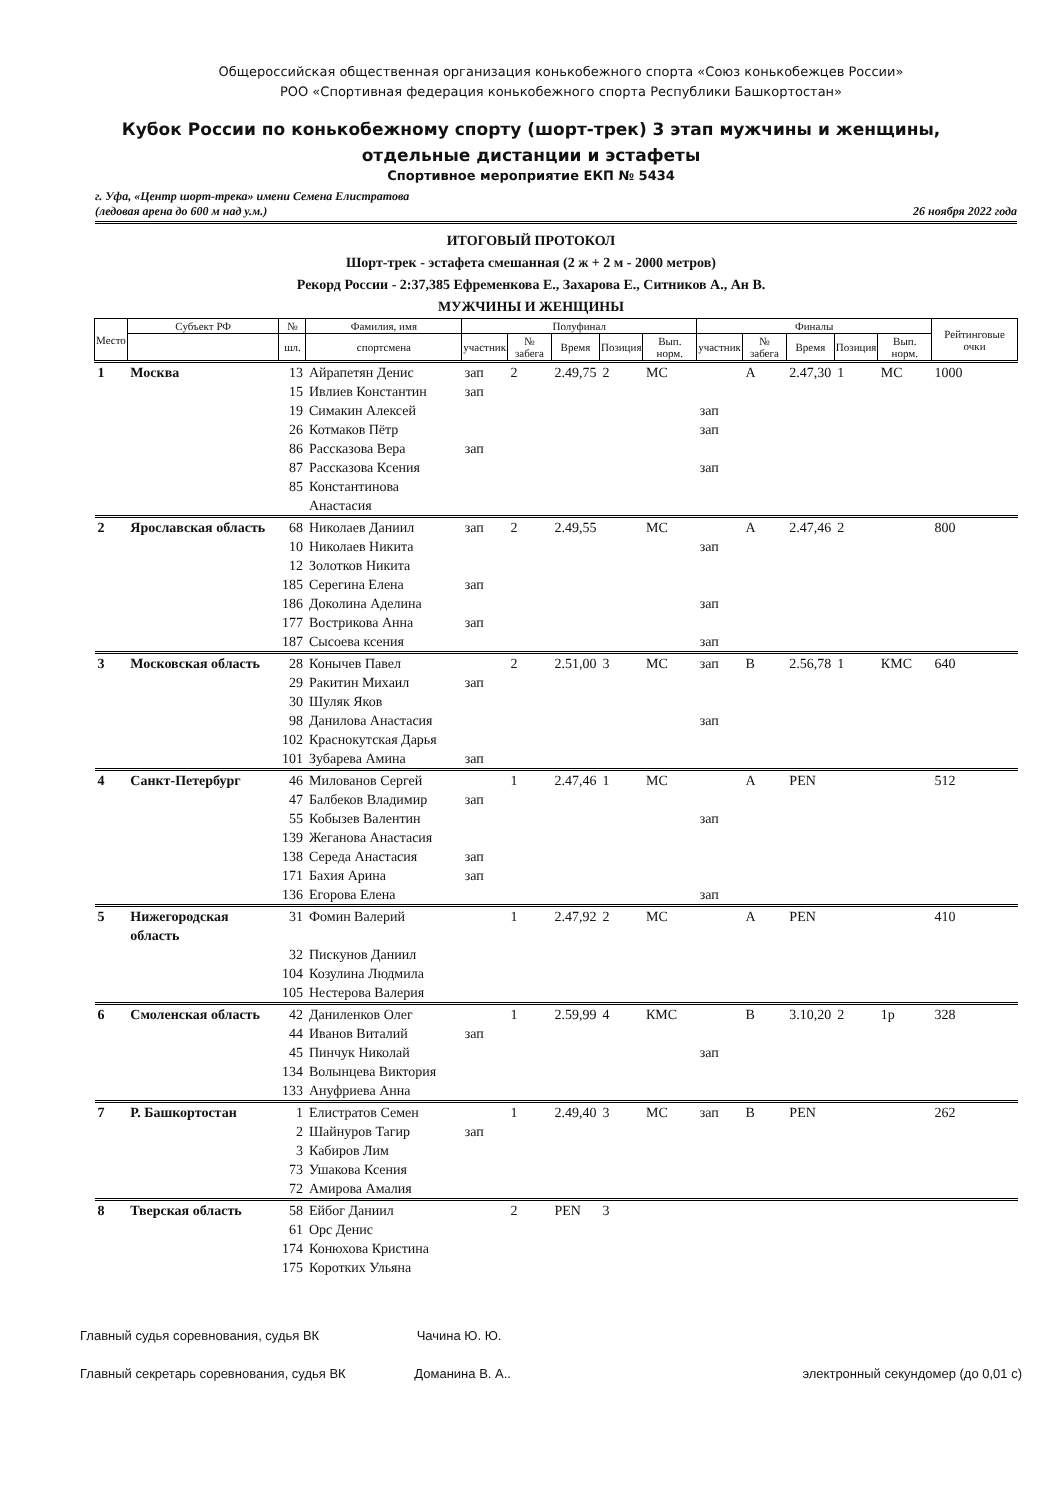Общероссийская общественная организация конькобежного спорта «Союз конькобежцев России»
РОО «Спортивная федерация конькобежного спорта Республики Башкортостан»
Кубок России по конькобежному спорту (шорт-трек) 3 этап мужчины и женщины,
отдельные дистанции и эстафеты
Спортивное мероприятие ЕКП № 5434
г. Уфа, «Центр шорт-трека» имени Семена Елистратова
(ледовая арена до 600 м над у.м.)
26 ноября 2022 года
ИТОГОВЫЙ ПРОТОКОЛ
Шорт-трек - эстафета смешанная (2 ж + 2 м - 2000 метров)
Рекорд России - 2:37,385 Ефременкова Е., Захарова Е., Ситников А., Ан В.
МУЖЧИНЫ И ЖЕНЩИНЫ
| Место | Субъект РФ | № | Фамилия, имя | Полуфинал | | | | | Финалы | | | | | Рейтинговые очки |
| --- | --- | --- | --- | --- | --- | --- | --- | --- | --- | --- | --- | --- | --- | --- |
| | | шл. | спортсмена | участник | № забега | Время | Позиция | Вып. норм. | участник | № забега | Время | Позиция | Вып. норм. | |
| 1 | Москва | 13 | Айрапетян Денис | зап | 2 | 2.49,75 | 2 | МС | | A | 2.47,30 | 1 | МС | 1000 |
| | | 15 | Ивлиев Константин | зап | | | | | | | | | | |
| | | 19 | Симакин Алексей | | | | | | зап | | | | | |
| | | 26 | Котмаков Пётр | | | | | | зап | | | | | |
| | | 86 | Рассказова Вера | зап | | | | | | | | | | |
| | | 87 | Рассказова Ксения | | | | | | зап | | | | | |
| | | 85 | Константинова Анастасия | | | | | | | | | | | |
| 2 | Ярославская область | 68 | Николаев Даниил | зап | 2 | 2.49,55 | | МС | | A | 2.47,46 | 2 | | 800 |
| | | 10 | Николаев Никита | | | | | | зап | | | | | |
| | | 12 | Золотков Никита | | | | | | | | | | | |
| | | 185 | Серегина Елена | зап | | | | | | | | | | |
| | | 186 | Доколина Аделина | | | | | | зап | | | | | |
| | | 177 | Вострикова Анна | зап | | | | | | | | | | |
| | | 187 | Сысоева ксения | | | | | | зап | | | | | |
| 3 | Московская область | 28 | Конычев Павел | | 2 | 2.51,00 | 3 | МС | зап | B | 2.56,78 | 1 | КМС | 640 |
| | | 29 | Ракитин Михаил | зап | | | | | | | | | | |
| | | 30 | Шуляк Яков | | | | | | | | | | | |
| | | 98 | Данилова Анастасия | | | | | | зап | | | | | |
| | | 102 | Краснокутская Дарья | | | | | | | | | | | |
| | | 101 | Зубарева Амина | зап | | | | | | | | | | |
| 4 | Санкт-Петербург | 46 | Милованов Сергей | | 1 | 2.47,46 | 1 | МС | | A | PEN | | | 512 |
| | | 47 | Балбеков Владимир | зап | | | | | | | | | | |
| | | 55 | Кобызев Валентин | | | | | | зап | | | | | |
| | | 139 | Жеганова Анастасия | | | | | | | | | | | |
| | | 138 | Середа Анастасия | зап | | | | | | | | | | |
| | | 171 | Бахия Арина | зап | | | | | | | | | | |
| | | 136 | Егорова Елена | | | | | | зап | | | | | |
| 5 | Нижегородская область | 31 | Фомин Валерий | | 1 | 2.47,92 | 2 | МС | | A | PEN | | | 410 |
| | | 32 | Пискунов Даниил | | | | | | | | | | | |
| | | 104 | Козулина Людмила | | | | | | | | | | | |
| | | 105 | Нестерова Валерия | | | | | | | | | | | |
| 6 | Смоленская область | 42 | Даниленков Олег | | 1 | 2.59,99 | 4 | КМС | | B | 3.10,20 | 2 | 1р | 328 |
| | | 44 | Иванов Виталий | зап | | | | | | | | | | |
| | | 45 | Пинчук Николай | | | | | | зап | | | | | |
| | | 134 | Волынцева Виктория | | | | | | | | | | | |
| | | 133 | Ануфриева Анна | | | | | | | | | | | |
| 7 | Р. Башкортостан | 1 | Елистратов Семен | | 1 | 2.49,40 | 3 | МС | зап | B | PEN | | | 262 |
| | | 2 | Шайнуров Тагир | зап | | | | | | | | | | |
| | | 3 | Кабиров Лим | | | | | | | | | | | |
| | | 73 | Ушакова Ксения | | | | | | | | | | | |
| | | 72 | Амирова Амалия | | | | | | | | | | | |
| 8 | Тверская область | 58 | Ейбог Даниил | | 2 | PEN | 3 | | | | | | | |
| | | 61 | Орс Денис | | | | | | | | | | | |
| | | 174 | Конюхова Кристина | | | | | | | | | | | |
| | | 175 | Коротких Ульяна | | | | | | | | | | | |
Главный судья соревнования, судья ВК Чачина Ю. Ю.
Главный секретарь соревнования, судья ВК Доманина В. А.. электронный секундомер (до 0,01 с)